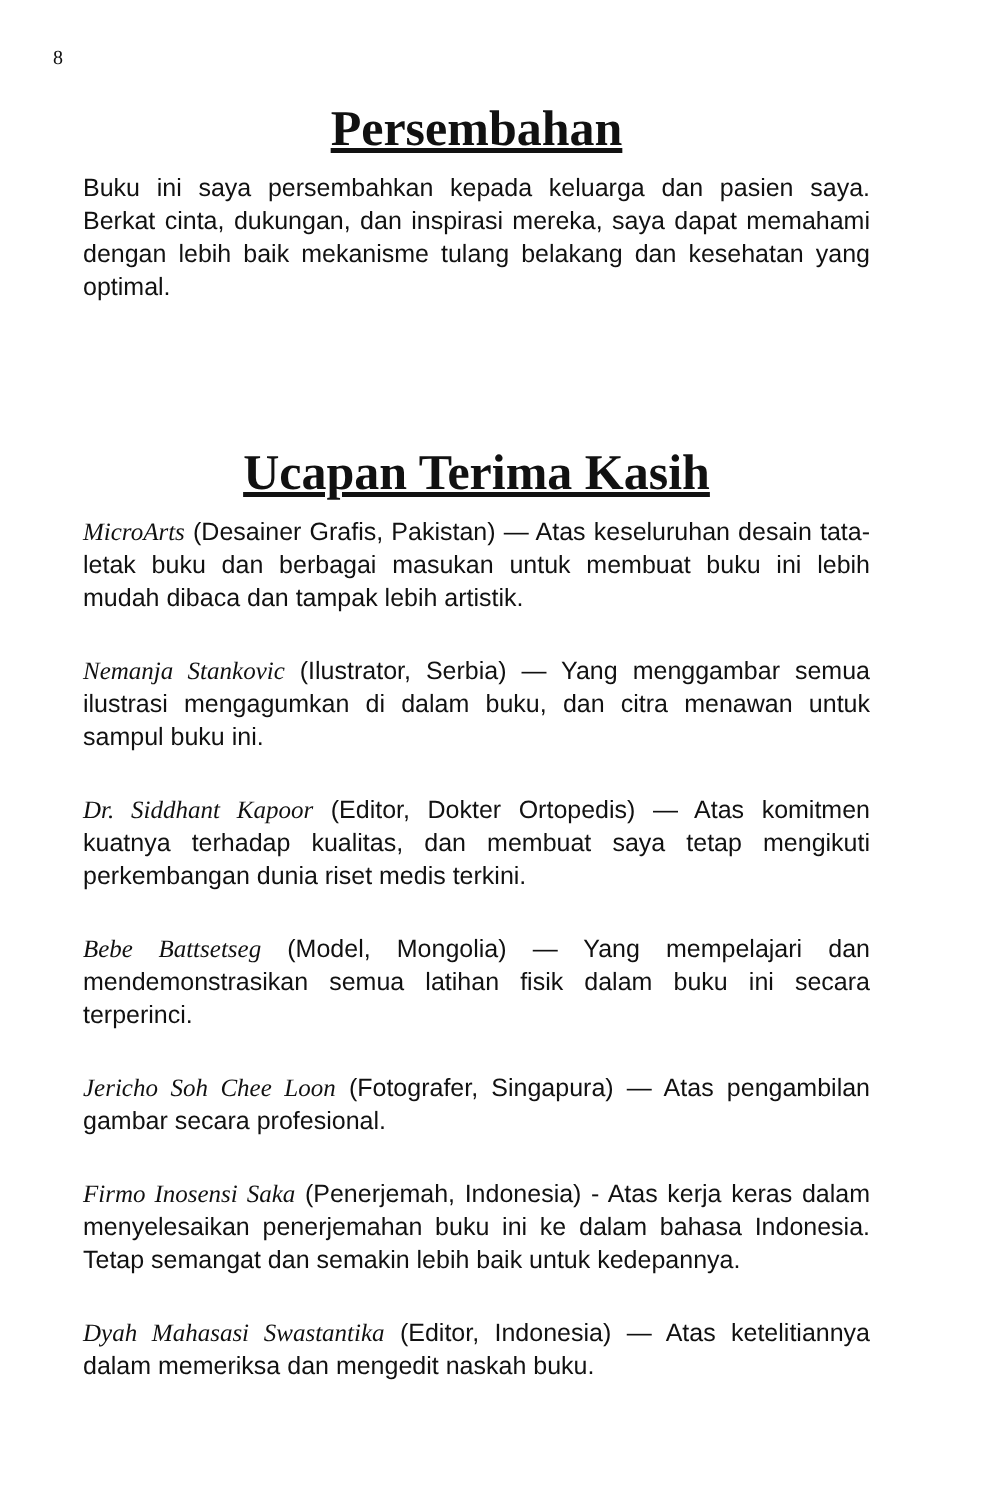8
Persembahan
Buku ini saya persembahkan kepada keluarga dan pasien saya. Berkat cinta, dukungan, dan inspirasi mereka, saya dapat memahami dengan lebih baik mekanisme tulang belakang dan kesehatan yang optimal.
Ucapan Terima Kasih
MicroArts (Desainer Grafis, Pakistan) — Atas keseluruhan desain tata-letak buku dan berbagai masukan untuk membuat buku ini lebih mudah dibaca dan tampak lebih artistik.
Nemanja Stankovic (Ilustrator, Serbia) — Yang menggambar semua ilustrasi mengagumkan di dalam buku, dan citra menawan untuk sampul buku ini.
Dr. Siddhant Kapoor (Editor, Dokter Ortopedis) — Atas komitmen kuatnya terhadap kualitas, dan membuat saya tetap mengikuti perkembangan dunia riset medis terkini.
Bebe Battsetseg (Model, Mongolia) — Yang mempelajari dan mendemonstrasikan semua latihan fisik dalam buku ini secara terperinci.
Jericho Soh Chee Loon (Fotografer, Singapura) — Atas pengambilan gambar secara profesional.
Firmo Inosensi Saka (Penerjemah, Indonesia) - Atas kerja keras dalam menyelesaikan penerjemahan buku ini ke dalam bahasa Indonesia. Tetap semangat dan semakin lebih baik untuk kedepannya.
Dyah Mahasasi Swastantika (Editor, Indonesia) — Atas ketelitiannya dalam memeriksa dan mengedit naskah buku.